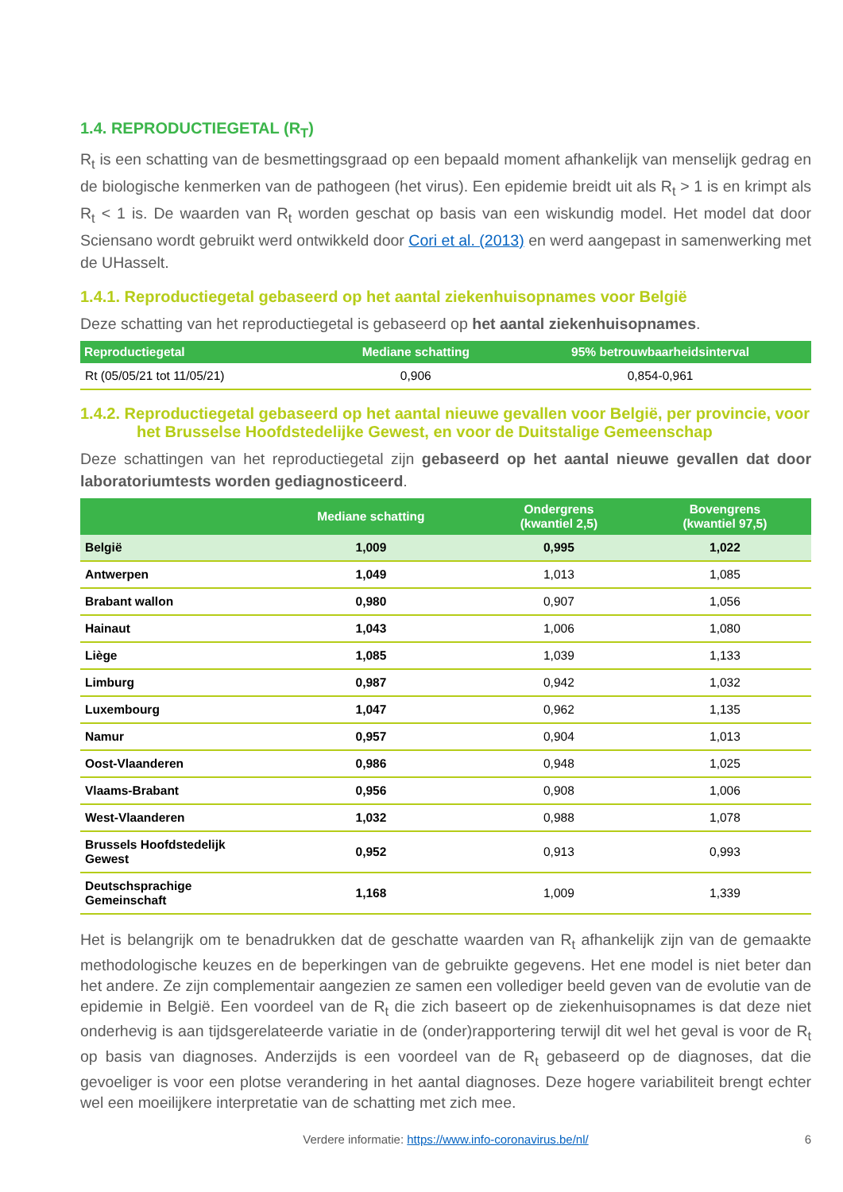1.4. REPRODUCTIEGETAL (R<sub>T</sub>)
R<sub>t</sub> is een schatting van de besmettingsgraad op een bepaald moment afhankelijk van menselijk gedrag en de biologische kenmerken van de pathogeen (het virus). Een epidemie breidt uit als R<sub>t</sub> > 1 is en krimpt als R<sub>t</sub> < 1 is. De waarden van R<sub>t</sub> worden geschat op basis van een wiskundig model. Het model dat door Sciensano wordt gebruikt werd ontwikkeld door Cori et al. (2013) en werd aangepast in samenwerking met de UHasselt.
1.4.1. Reproductiegetal gebaseerd op het aantal ziekenhuisopnames voor België
Deze schatting van het reproductiegetal is gebaseerd op het aantal ziekenhuisopnames.
| Reproductiegetal | Mediane schatting | 95% betrouwbaarheidsinterval |
| --- | --- | --- |
| Rt (05/05/21 tot 11/05/21) | 0,906 | 0,854-0,961 |
1.4.2. Reproductiegetal gebaseerd op het aantal nieuwe gevallen voor België, per provincie, voor het Brusselse Hoofdstedelijke Gewest, en voor de Duitstalige Gemeenschap
Deze schattingen van het reproductiegetal zijn gebaseerd op het aantal nieuwe gevallen dat door laboratoriumtests worden gediagnosticeerd.
| | Mediane schatting | Ondergrens (kwantiel 2,5) | Bovengrens (kwantiel 97,5) |
| --- | --- | --- | --- |
| België | 1,009 | 0,995 | 1,022 |
| Antwerpen | 1,049 | 1,013 | 1,085 |
| Brabant wallon | 0,980 | 0,907 | 1,056 |
| Hainaut | 1,043 | 1,006 | 1,080 |
| Liège | 1,085 | 1,039 | 1,133 |
| Limburg | 0,987 | 0,942 | 1,032 |
| Luxembourg | 1,047 | 0,962 | 1,135 |
| Namur | 0,957 | 0,904 | 1,013 |
| Oost-Vlaanderen | 0,986 | 0,948 | 1,025 |
| Vlaams-Brabant | 0,956 | 0,908 | 1,006 |
| West-Vlaanderen | 1,032 | 0,988 | 1,078 |
| Brussels Hoofdstedelijk Gewest | 0,952 | 0,913 | 0,993 |
| Deutschsprachige Gemeinschaft | 1,168 | 1,009 | 1,339 |
Het is belangrijk om te benadrukken dat de geschatte waarden van R<sub>t</sub> afhankelijk zijn van de gemaakte methodologische keuzes en de beperkingen van de gebruikte gegevens. Het ene model is niet beter dan het andere. Ze zijn complementair aangezien ze samen een vollediger beeld geven van de evolutie van de epidemie in België. Een voordeel van de R<sub>t</sub> die zich baseert op de ziekenhuisopnames is dat deze niet onderhevig is aan tijdsgerelateerde variatie in de (onder)rapportering terwijl dit wel het geval is voor de R<sub>t</sub> op basis van diagnoses. Anderzijds is een voordeel van de R<sub>t</sub> gebaseerd op de diagnoses, dat die gevoeliger is voor een plotse verandering in het aantal diagnoses. Deze hogere variabiliteit brengt echter wel een moeilijkere interpretatie van de schatting met zich mee.
Verdere informatie: https://www.info-coronavirus.be/nl/ 6